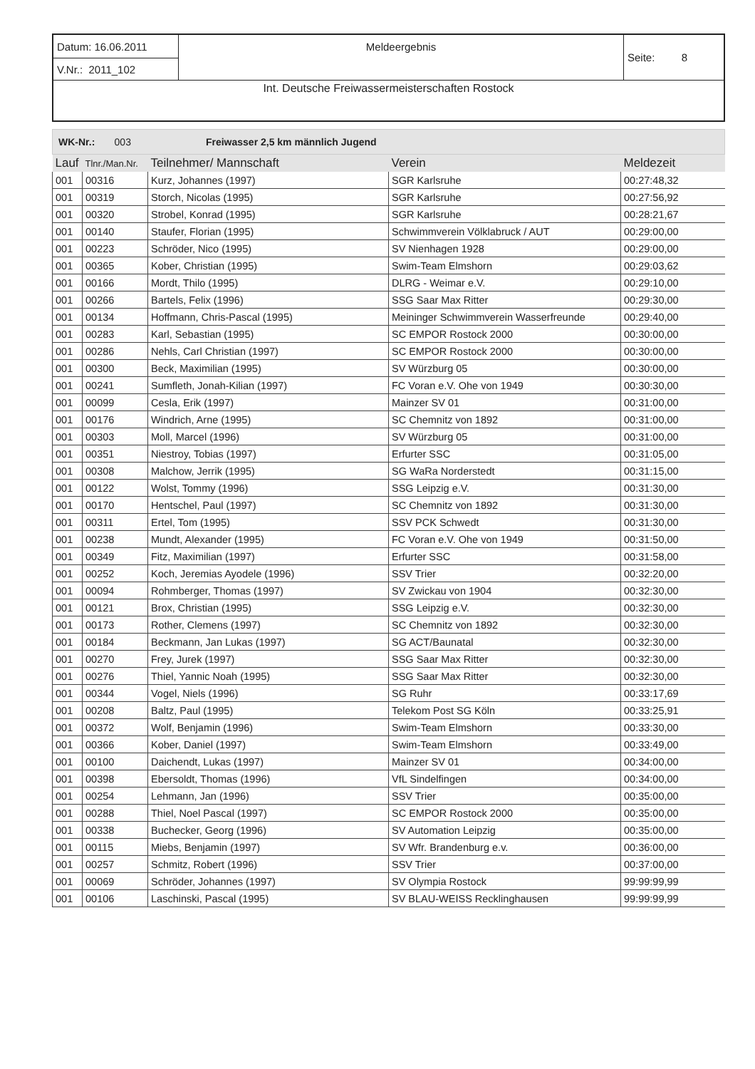| Datum: 16.06.2011 | Meldeergebnis | Seite: 8 |
| V.Nr.: 2011_102 | | |
| Int. Deutsche Freiwassermeisterschaften Rostock | | |
WK-Nr.: 003 Freiwasser 2,5 km männlich Jugend
| Lauf | Tlnr./Man.Nr. | Teilnehmer/ Mannschaft | Verein | Meldezeit |
| --- | --- | --- | --- | --- |
| 001 | 00316 | Kurz, Johannes (1997) | SGR Karlsruhe | 00:27:48,32 |
| 001 | 00319 | Storch, Nicolas (1995) | SGR Karlsruhe | 00:27:56,92 |
| 001 | 00320 | Strobel, Konrad (1995) | SGR Karlsruhe | 00:28:21,67 |
| 001 | 00140 | Staufer, Florian (1995) | Schwimmverein Völklabruck / AUT | 00:29:00,00 |
| 001 | 00223 | Schröder, Nico (1995) | SV Nienhagen 1928 | 00:29:00,00 |
| 001 | 00365 | Kober, Christian (1995) | Swim-Team Elmshorn | 00:29:03,62 |
| 001 | 00166 | Mordt, Thilo (1995) | DLRG - Weimar e.V. | 00:29:10,00 |
| 001 | 00266 | Bartels, Felix (1996) | SSG Saar Max Ritter | 00:29:30,00 |
| 001 | 00134 | Hoffmann, Chris-Pascal (1995) | Meininger Schwimmverein Wasserfreunde | 00:29:40,00 |
| 001 | 00283 | Karl, Sebastian (1995) | SC EMPOR Rostock 2000 | 00:30:00,00 |
| 001 | 00286 | Nehls, Carl Christian (1997) | SC EMPOR Rostock 2000 | 00:30:00,00 |
| 001 | 00300 | Beck, Maximilian (1995) | SV Würzburg 05 | 00:30:00,00 |
| 001 | 00241 | Sumfleth, Jonah-Kilian (1997) | FC Voran e.V. Ohe von 1949 | 00:30:30,00 |
| 001 | 00099 | Cesla, Erik (1997) | Mainzer SV 01 | 00:31:00,00 |
| 001 | 00176 | Windrich, Arne (1995) | SC Chemnitz von 1892 | 00:31:00,00 |
| 001 | 00303 | Moll, Marcel (1996) | SV Würzburg 05 | 00:31:00,00 |
| 001 | 00351 | Niestroy, Tobias (1997) | Erfurter SSC | 00:31:05,00 |
| 001 | 00308 | Malchow, Jerrik (1995) | SG WaRa Norderstedt | 00:31:15,00 |
| 001 | 00122 | Wolst, Tommy (1996) | SSG Leipzig e.V. | 00:31:30,00 |
| 001 | 00170 | Hentschel, Paul (1997) | SC Chemnitz von 1892 | 00:31:30,00 |
| 001 | 00311 | Ertel, Tom (1995) | SSV PCK Schwedt | 00:31:30,00 |
| 001 | 00238 | Mundt, Alexander (1995) | FC Voran e.V. Ohe von 1949 | 00:31:50,00 |
| 001 | 00349 | Fitz, Maximilian (1997) | Erfurter SSC | 00:31:58,00 |
| 001 | 00252 | Koch, Jeremias Ayodele (1996) | SSV Trier | 00:32:20,00 |
| 001 | 00094 | Rohmberger, Thomas (1997) | SV Zwickau von 1904 | 00:32:30,00 |
| 001 | 00121 | Brox, Christian (1995) | SSG Leipzig e.V. | 00:32:30,00 |
| 001 | 00173 | Rother, Clemens (1997) | SC Chemnitz von 1892 | 00:32:30,00 |
| 001 | 00184 | Beckmann, Jan Lukas (1997) | SG ACT/Baunatal | 00:32:30,00 |
| 001 | 00270 | Frey, Jurek (1997) | SSG Saar Max Ritter | 00:32:30,00 |
| 001 | 00276 | Thiel, Yannic Noah (1995) | SSG Saar Max Ritter | 00:32:30,00 |
| 001 | 00344 | Vogel, Niels (1996) | SG Ruhr | 00:33:17,69 |
| 001 | 00208 | Baltz, Paul (1995) | Telekom Post SG Köln | 00:33:25,91 |
| 001 | 00372 | Wolf, Benjamin (1996) | Swim-Team Elmshorn | 00:33:30,00 |
| 001 | 00366 | Kober, Daniel (1997) | Swim-Team Elmshorn | 00:33:49,00 |
| 001 | 00100 | Daichendt, Lukas (1997) | Mainzer SV 01 | 00:34:00,00 |
| 001 | 00398 | Ebersoldt, Thomas (1996) | VfL Sindelfingen | 00:34:00,00 |
| 001 | 00254 | Lehmann, Jan (1996) | SSV Trier | 00:35:00,00 |
| 001 | 00288 | Thiel, Noel Pascal (1997) | SC EMPOR Rostock 2000 | 00:35:00,00 |
| 001 | 00338 | Buchecker, Georg (1996) | SV Automation Leipzig | 00:35:00,00 |
| 001 | 00115 | Miebs, Benjamin (1997) | SV Wfr. Brandenburg e.v. | 00:36:00,00 |
| 001 | 00257 | Schmitz, Robert (1996) | SSV Trier | 00:37:00,00 |
| 001 | 00069 | Schröder, Johannes (1997) | SV Olympia Rostock | 99:99:99,99 |
| 001 | 00106 | Laschinski, Pascal (1995) | SV BLAU-WEISS Recklinghausen | 99:99:99,99 |